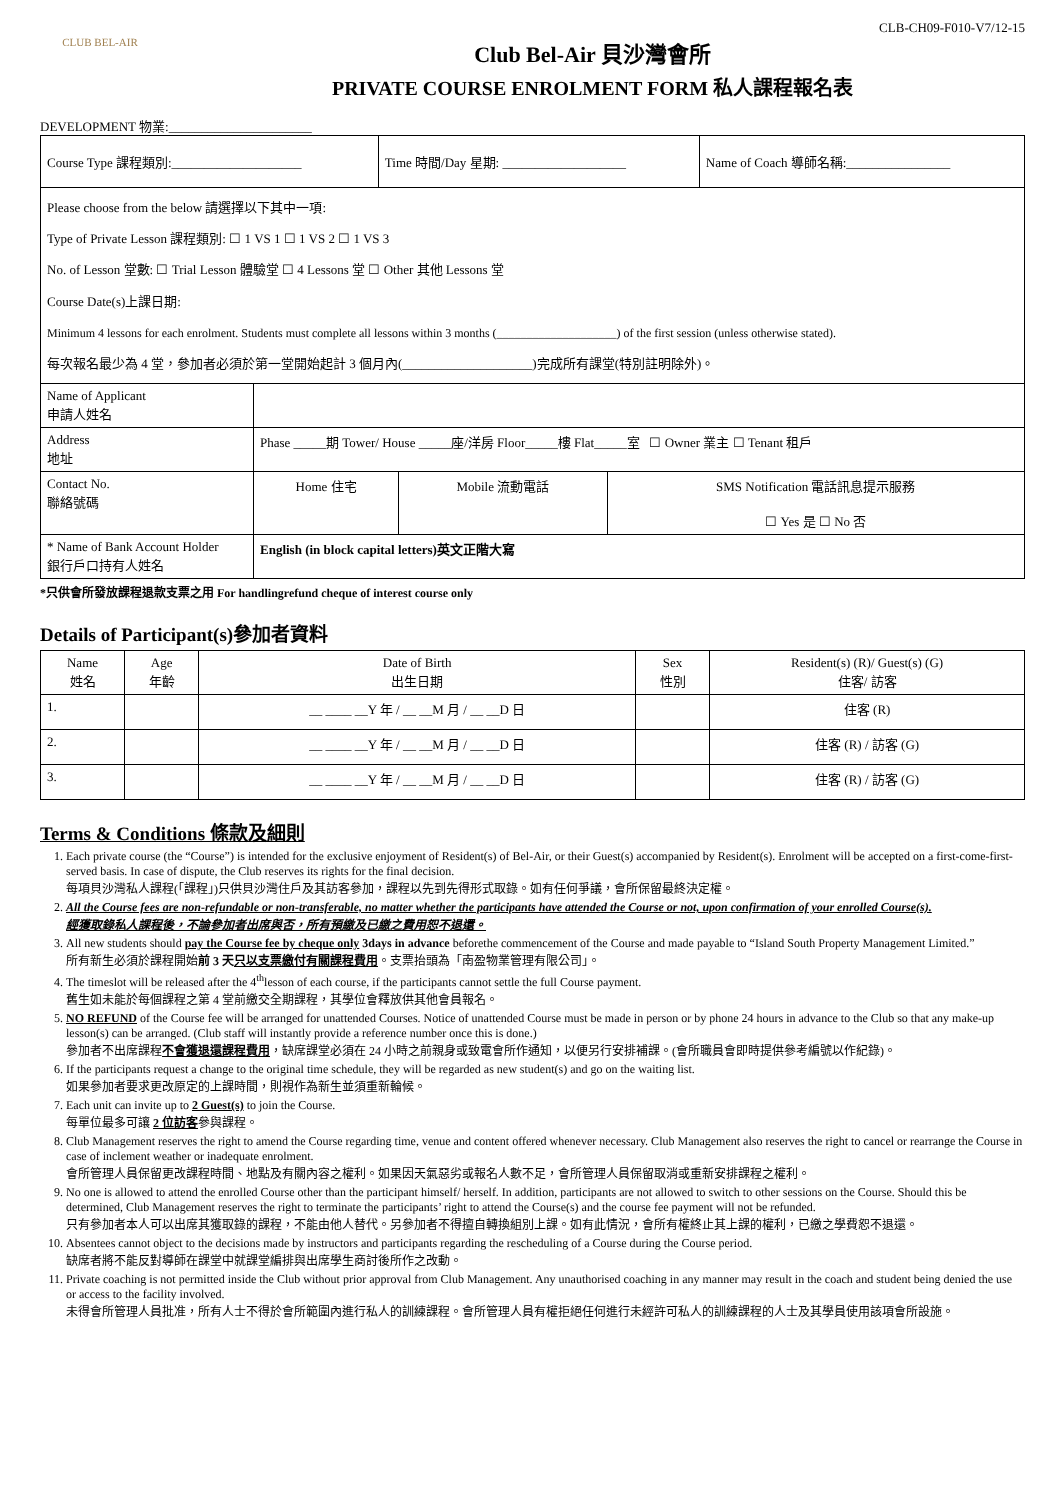CLB-CH09-F010-V7/12-15
CLUB BEL-AIR
Club Bel-Air 貝沙灣會所
PRIVATE COURSE ENROLMENT FORM 私人課程報名表
DEVELOPMENT 物業:______________________
| / Course Type 課程類別:____________________ / Time 時間/Day 星期: ___________________ / Name of Coach 導師名稱:________________ / | |
| Please choose from the below 請選擇以下其中一項: Type of Private Lesson 課程類別: ☐ 1 VS 1 ☐ 1 VS 2 ☐ 1 VS 3 No. of Lesson 堂數: ☐ Trial Lesson 體驗堂 ☐ 4 Lessons 堂 ☐ Other 其他 Lessons 堂 Course Date(s)上課日期: Minimum 4 lessons for each enrolment. Students must complete all lessons within 3 months (____________________) of the first session (unless otherwise stated). 每次報名最少為 4 堂，參加者必須於第一堂開始起計 3 個月內(____________________)完成所有課堂(特別註明除外)。 | |
| Name of Applicant 申請人姓名 | |
| Address 地址 | Phase _____期 Tower/ House _____座/洋房 Floor_____樓 Flat_____室 ☐ Owner 業主 ☐ Tenant 租戶 |
| Contact No. 聯絡號碼 | / Home 住宅 / Mobile 流動電話 / SMS Notification 電話訊息提示服務 ☐ Yes 是 ☐ No 否 / |
| * Name of Bank Account Holder 銀行戶口持有人姓名 | English (in block capital letters)英文正階大寫 |
*只供會所發放課程退款支票之用 For handlingrefund cheque of interest course only
Details of Participant(s)參加者資料
| Name 姓名 | Age 年齡 | Date of Birth 出生日期 | Sex 性別 | Resident(s) (R)/ Guest(s) (G) 住客/ 訪客 |
| --- | --- | --- | --- | --- |
| 1. | | __ ____ __Y 年 / __ __M 月 / __ __D 日 | | 住客 (R) |
| 2. | | __ ____ __Y 年 / __ __M 月 / __ __D 日 | | 住客 (R) / 訪客 (G) |
| 3. | | __ ____ __Y 年 / __ __M 月 / __ __D 日 | | 住客 (R) / 訪客 (G) |
Terms & Conditions 條款及細則
1. Each private course (the “Course”) is intended for the exclusive enjoyment of Resident(s) of Bel-Air, or their Guest(s) accompanied by Resident(s). Enrolment will be accepted on a first-come-first-served basis. In case of dispute, the Club reserves its rights for the final decision.
每項貝沙灣私人課程(「課程」)只供貝沙灣住戶及其訪客參加，課程以先到先得形式取錄。如有任何爭議，會所保留最終決定權。
2. All the Course fees are non-refundable or non-transferable, no matter whether the participants have attended the Course or not, upon confirmation of your enrolled Course(s).
經獲取錄私人課程後，不論參加者出席與否，所有預繳及已繳之費用恕不退還。
3. All new students should pay the Course fee by cheque only 3days in advance beforethe commencement of the Course and made payable to “Island South Property Management Limited.”
所有新生必須於課程開始前 3 天只以支票繳付有關課程費用。支票抬頭為「南盈物業管理有限公司」。
4. The timeslot will be released after the 4<sup>th</sup>lesson of each course, if the participants cannot settle the full Course payment.
舊生如未能於每個課程之第 4 堂前繳交全期課程，其學位會釋放供其他會員報名。
5. NO REFUND of the Course fee will be arranged for unattended Courses. Notice of unattended Course must be made in person or by phone 24 hours in advance to the Club so that any make-up lesson(s) can be arranged. (Club staff will instantly provide a reference number once this is done.)
參加者不出席課程不會獲退還課程費用，缺席課堂必須在 24 小時之前親身或致電會所作通知，以便另行安排補課。(會所職員會即時提供參考編號以作紀錄)。
6. If the participants request a change to the original time schedule, they will be regarded as new student(s) and go on the waiting list.
如果參加者要求更改原定的上課時間，則視作為新生並須重新輪候。
7. Each unit can invite up to 2 Guest(s) to join the Course.
每單位最多可讓 2 位訪客參與課程。
8. Club Management reserves the right to amend the Course regarding time, venue and content offered whenever necessary. Club Management also reserves the right to cancel or rearrange the Course in case of inclement weather or inadequate enrolment.
會所管理人員保留更改課程時間、地點及有關內容之權利。如果因天氣惡劣或報名人數不足，會所管理人員保留取消或重新安排課程之權利。
9. No one is allowed to attend the enrolled Course other than the participant himself/ herself. In addition, participants are not allowed to switch to other sessions on the Course. Should this be determined, Club Management reserves the right to terminate the participants’ right to attend the Course(s) and the course fee payment will not be refunded.
只有參加者本人可以出席其獲取錄的課程，不能由他人替代。另參加者不得擅自轉換組別上課。如有此情況，會所有權終止其上課的權利，已繳之學費恕不退還。
10. Absentees cannot object to the decisions made by instructors and participants regarding the rescheduling of a Course during the Course period.
缺席者將不能反對導師在課堂中就課堂編排與出席學生商討後所作之改動。
11. Private coaching is not permitted inside the Club without prior approval from Club Management. Any unauthorised coaching in any manner may result in the coach and student being denied the use or access to the facility involved.
未得會所管理人員批准，所有人士不得於會所範圍內進行私人的訓練課程。會所管理人員有權拒絕任何進行未經許可私人的訓練課程的人士及其學員使用該項會所設施。